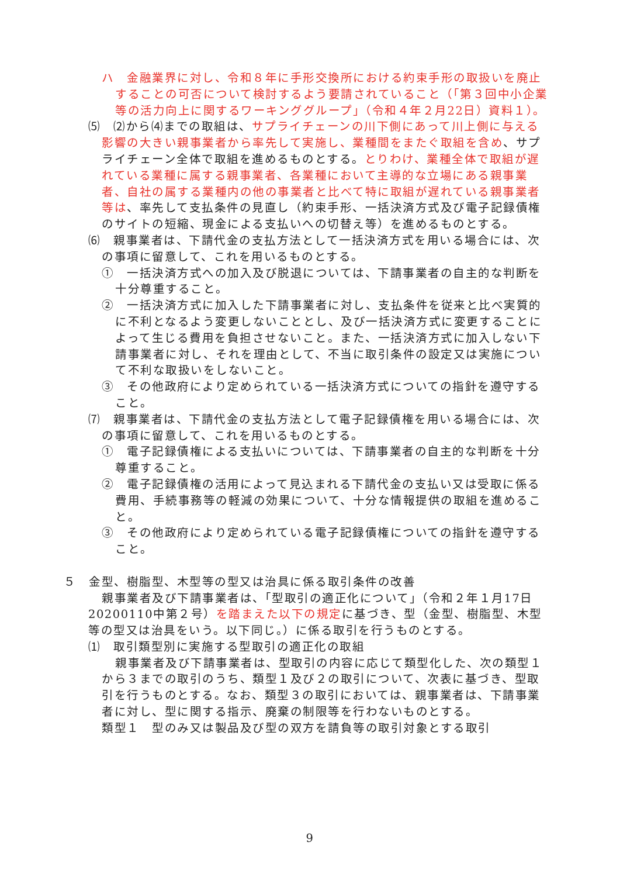ハ　金融業界に対し、令和８年に手形交換所における約束手形の取扱いを廃止することの可否について検討するよう要請されていること（「第３回中小企業等の活力向上に関するワーキンググループ」（令和４年２月22日）資料１）。
⑸　⑵から⑷までの取組は、サプライチェーンの川下側にあって川上側に与える影響の大きい親事業者から率先して実施し、業種間をまたぐ取組を含め、サプライチェーン全体で取組を進めるものとする。とりわけ、業種全体で取組が遅れている業種に属する親事業者、各業種において主導的な立場にある親事業者、自社の属する業種内の他の事業者と比べて特に取組が遅れている親事業者等は、率先して支払条件の見直し（約束手形、一括決済方式及び電子記録債権のサイトの短縮、現金による支払いへの切替え等）を進めるものとする。
⑹　親事業者は、下請代金の支払方法として一括決済方式を用いる場合には、次の事項に留意して、これを用いるものとする。
①　一括決済方式への加入及び脱退については、下請事業者の自主的な判断を十分尊重すること。
②　一括決済方式に加入した下請事業者に対し、支払条件を従来と比べ実質的に不利となるよう変更しないこととし、及び一括決済方式に変更することによって生じる費用を負担させないこと。また、一括決済方式に加入しない下請事業者に対し、それを理由として、不当に取引条件の設定又は実施について不利な取扱いをしないこと。
③　その他政府により定められている一括決済方式についての指針を遵守すること。
⑺　親事業者は、下請代金の支払方法として電子記録債権を用いる場合には、次の事項に留意して、これを用いるものとする。
①　電子記録債権による支払いについては、下請事業者の自主的な判断を十分尊重すること。
②　電子記録債権の活用によって見込まれる下請代金の支払い又は受取に係る費用、手続事務等の軽減の効果について、十分な情報提供の取組を進めること。
③　その他政府により定められている電子記録債権についての指針を遵守すること。
５　金型、樹脂型、木型等の型又は治具に係る取引条件の改善
親事業者及び下請事業者は、「型取引の適正化について」（令和２年１月17日　20200110中第２号）を踏まえた以下の規定に基づき、型（金型、樹脂型、木型等の型又は治具をいう。以下同じ。）に係る取引を行うものとする。
⑴　取引類型別に実施する型取引の適正化の取組
親事業者及び下請事業者は、型取引の内容に応じて類型化した、次の類型１から３までの取引のうち、類型１及び２の取引について、次表に基づき、型取引を行うものとする。なお、類型３の取引においては、親事業者は、下請事業者に対し、型に関する指示、廃棄の制限等を行わないものとする。
類型１　型のみ又は製品及び型の双方を請負等の取引対象とする取引
9